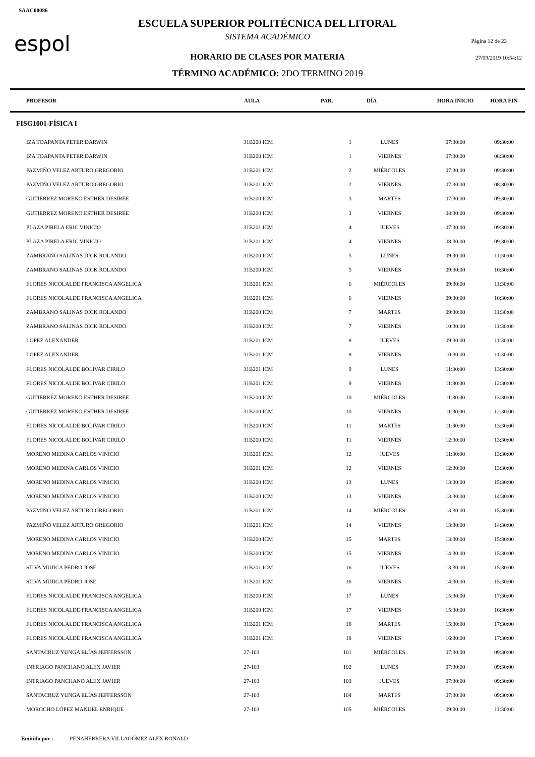SAAC00086
espol Página 12 de 23
27/09/2019 10:54:12
ESCUELA SUPERIOR POLITÉCNICA DEL LITORAL
SISTEMA ACADÉMICO
HORARIO DE CLASES POR MATERIA
TÉRMINO ACADÉMICO: 2DO TERMINO 2019
| PROFESOR | AULA | PAR. | DÍA | HORA INICIO | HORA FIN |
| --- | --- | --- | --- | --- | --- |
| FISG1001-FÍSICA I | | | | | |
| IZA TOAPANTA PETER DARWIN | 31B200 ICM | 1 | LUNES | 07:30:00 | 09:30:00 |
| IZA TOAPANTA PETER DARWIN | 31B200 ICM | 1 | VIERNES | 07:30:00 | 08:30:00 |
| PAZMIÑO VELEZ ARTURO GREGORIO | 31B201 ICM | 2 | MIÉRCOLES | 07:30:00 | 09:30:00 |
| PAZMIÑO VELEZ ARTURO GREGORIO | 31B201 ICM | 2 | VIERNES | 07:30:00 | 08:30:00 |
| GUTIERREZ MORENO ESTHER DESIREE | 31B200 ICM | 3 | MARTES | 07:30:00 | 09:30:00 |
| GUTIERREZ MORENO ESTHER DESIREE | 31B200 ICM | 3 | VIERNES | 08:30:00 | 09:30:00 |
| PLAZA PIRELA ERIC VINICIO | 31B201 ICM | 4 | JUEVES | 07:30:00 | 09:30:00 |
| PLAZA PIRELA ERIC VINICIO | 31B201 ICM | 4 | VIERNES | 08:30:00 | 09:30:00 |
| ZAMBRANO SALINAS DICK ROLANDO | 31B200 ICM | 5 | LUNES | 09:30:00 | 11:30:00 |
| ZAMBRANO SALINAS DICK ROLANDO | 31B200 ICM | 5 | VIERNES | 09:30:00 | 10:30:00 |
| FLORES NICOLALDE FRANCISCA ANGELICA | 31B201 ICM | 6 | MIÉRCOLES | 09:30:00 | 11:30:00 |
| FLORES NICOLALDE FRANCISCA ANGELICA | 31B201 ICM | 6 | VIERNES | 09:30:00 | 10:30:00 |
| ZAMBRANO SALINAS DICK ROLANDO | 31B200 ICM | 7 | MARTES | 09:30:00 | 11:30:00 |
| ZAMBRANO SALINAS DICK ROLANDO | 31B200 ICM | 7 | VIERNES | 10:30:00 | 11:30:00 |
| LOPEZ ALEXANDER | 31B201 ICM | 8 | JUEVES | 09:30:00 | 11:30:00 |
| LOPEZ ALEXANDER | 31B201 ICM | 8 | VIERNES | 10:30:00 | 11:30:00 |
| FLORES NICOLALDE BOLIVAR CIRILO | 31B201 ICM | 9 | LUNES | 11:30:00 | 13:30:00 |
| FLORES NICOLALDE BOLIVAR CIRILO | 31B201 ICM | 9 | VIERNES | 11:30:00 | 12:30:00 |
| GUTIERREZ MORENO ESTHER DESIREE | 31B200 ICM | 10 | MIÉRCOLES | 11:30:00 | 13:30:00 |
| GUTIERREZ MORENO ESTHER DESIREE | 31B200 ICM | 10 | VIERNES | 11:30:00 | 12:30:00 |
| FLORES NICOLALDE BOLIVAR CIRILO | 31B200 ICM | 11 | MARTES | 11:30:00 | 13:30:00 |
| FLORES NICOLALDE BOLIVAR CIRILO | 31B200 ICM | 11 | VIERNES | 12:30:00 | 13:30:00 |
| MORENO MEDINA CARLOS VINICIO | 31B201 ICM | 12 | JUEVES | 11:30:00 | 13:30:00 |
| MORENO MEDINA CARLOS VINICIO | 31B201 ICM | 12 | VIERNES | 12:30:00 | 13:30:00 |
| MORENO MEDINA CARLOS VINICIO | 31B200 ICM | 13 | LUNES | 13:30:00 | 15:30:00 |
| MORENO MEDINA CARLOS VINICIO | 31B200 ICM | 13 | VIERNES | 13:30:00 | 14:30:00 |
| PAZMIÑO VELEZ ARTURO GREGORIO | 31B201 ICM | 14 | MIÉRCOLES | 13:30:00 | 15:30:00 |
| PAZMIÑO VELEZ ARTURO GREGORIO | 31B201 ICM | 14 | VIERNES | 13:30:00 | 14:30:00 |
| MORENO MEDINA CARLOS VINICIO | 31B200 ICM | 15 | MARTES | 13:30:00 | 15:30:00 |
| MORENO MEDINA CARLOS VINICIO | 31B200 ICM | 15 | VIERNES | 14:30:00 | 15:30:00 |
| SILVA MUJICA PEDRO JOSE | 31B201 ICM | 16 | JUEVES | 13:30:00 | 15:30:00 |
| SILVA MUJICA PEDRO JOSE | 31B201 ICM | 16 | VIERNES | 14:30:00 | 15:30:00 |
| FLORES NICOLALDE FRANCISCA ANGELICA | 31B200 ICM | 17 | LUNES | 15:30:00 | 17:30:00 |
| FLORES NICOLALDE FRANCISCA ANGELICA | 31B200 ICM | 17 | VIERNES | 15:30:00 | 16:30:00 |
| FLORES NICOLALDE FRANCISCA ANGELICA | 31B201 ICM | 18 | MARTES | 15:30:00 | 17:30:00 |
| FLORES NICOLALDE FRANCISCA ANGELICA | 31B201 ICM | 18 | VIERNES | 16:30:00 | 17:30:00 |
| SANTACRUZ YUNGA ELÍAS JEFFERSSON | 27-103 | 101 | MIÉRCOLES | 07:30:00 | 09:30:00 |
| INTRIAGO PANCHANO ALEX JAVIER | 27-103 | 102 | LUNES | 07:30:00 | 09:30:00 |
| INTRIAGO PANCHANO ALEX JAVIER | 27-103 | 103 | JUEVES | 07:30:00 | 09:30:00 |
| SANTACRUZ YUNGA ELÍAS JEFFERSSON | 27-103 | 104 | MARTES | 07:30:00 | 09:30:00 |
| MOROCHO LÓPEZ MANUEL ENRIQUE | 27-103 | 105 | MIÉRCOLES | 09:30:00 | 11:30:00 |
Emitido por : PEÑAHERRERA VILLAGÓMEZ ALEX RONALD